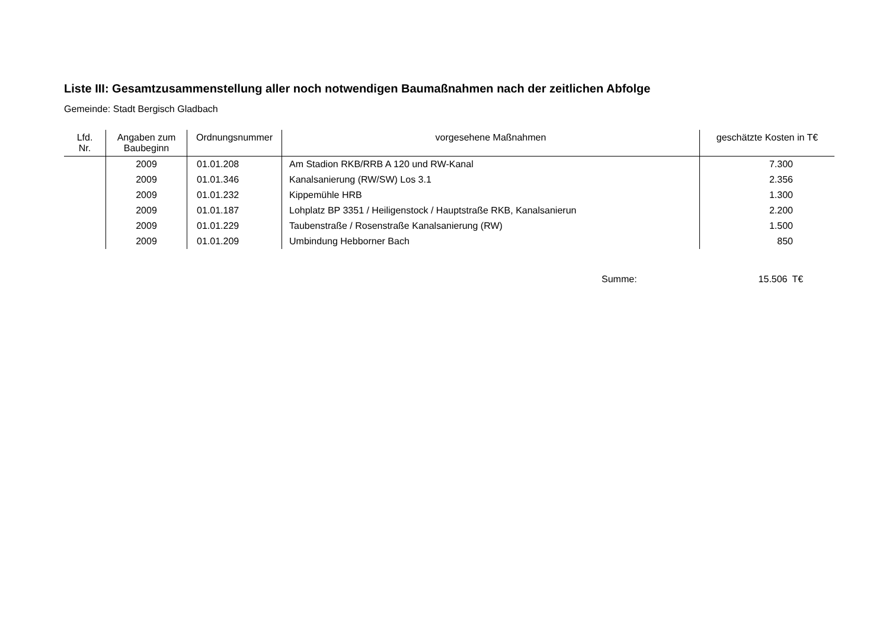Liste III: Gesamtzusammenstellung aller noch notwendigen Baumaßnahmen nach der zeitlichen Abfolge
Gemeinde: Stadt Bergisch Gladbach
| Lfd. Nr. | Angaben zum Baubeginn | Ordnungsnummer | vorgesehene Maßnahmen | geschätzte Kosten in T€ |
| --- | --- | --- | --- | --- |
| | 2009 | 01.01.208 | Am Stadion RKB/RRB A 120 und RW-Kanal | 7.300 |
| | 2009 | 01.01.346 | Kanalsanierung (RW/SW) Los 3.1 | 2.356 |
| | 2009 | 01.01.232 | Kippemühle HRB | 1.300 |
| | 2009 | 01.01.187 | Lohplatz BP 3351 / Heiligenstock / Hauptstraße RKB, Kanalsanierun | 2.200 |
| | 2009 | 01.01.229 | Taubenstraße / Rosenstraße Kanalsanierung (RW) | 1.500 |
| | 2009 | 01.01.209 | Umbindung Hebborner Bach | 850 |
Summe: 15.506 T€